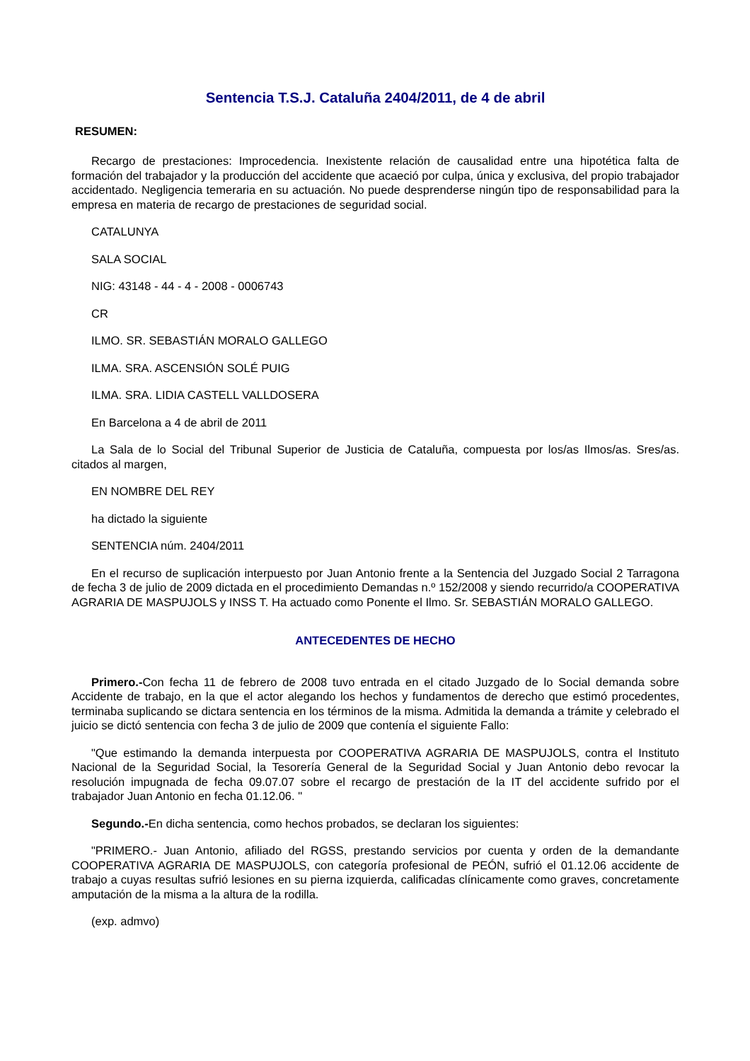Sentencia T.S.J. Cataluña 2404/2011, de 4 de abril
RESUMEN:
Recargo de prestaciones: Improcedencia. Inexistente relación de causalidad entre una hipotética falta de formación del trabajador y la producción del accidente que acaeció por culpa, única y exclusiva, del propio trabajador accidentado. Negligencia temeraria en su actuación. No puede desprenderse ningún tipo de responsabilidad para la empresa en materia de recargo de prestaciones de seguridad social.
CATALUNYA
SALA SOCIAL
NIG: 43148 - 44 - 4 - 2008 - 0006743
CR
ILMO. SR. SEBASTIÁN MORALO GALLEGO
ILMA. SRA. ASCENSIÓN SOLÉ PUIG
ILMA. SRA. LIDIA CASTELL VALLDOSERA
En Barcelona a 4 de abril de 2011
La Sala de lo Social del Tribunal Superior de Justicia de Cataluña, compuesta por los/as Ilmos/as. Sres/as. citados al margen,
EN NOMBRE DEL REY
ha dictado la siguiente
SENTENCIA núm. 2404/2011
En el recurso de suplicación interpuesto por Juan Antonio frente a la Sentencia del Juzgado Social 2 Tarragona de fecha 3 de julio de 2009 dictada en el procedimiento Demandas n.º 152/2008 y siendo recurrido/a COOPERATIVA AGRARIA DE MASPUJOLS y INSS T. Ha actuado como Ponente el Ilmo. Sr. SEBASTIÁN MORALO GALLEGO.
ANTECEDENTES DE HECHO
Primero.-Con fecha 11 de febrero de 2008 tuvo entrada en el citado Juzgado de lo Social demanda sobre Accidente de trabajo, en la que el actor alegando los hechos y fundamentos de derecho que estimó procedentes, terminaba suplicando se dictara sentencia en los términos de la misma. Admitida la demanda a trámite y celebrado el juicio se dictó sentencia con fecha 3 de julio de 2009 que contenía el siguiente Fallo:
"Que estimando la demanda interpuesta por COOPERATIVA AGRARIA DE MASPUJOLS, contra el Instituto Nacional de la Seguridad Social, la Tesorería General de la Seguridad Social y Juan Antonio debo revocar la resolución impugnada de fecha 09.07.07 sobre el recargo de prestación de la IT del accidente sufrido por el trabajador Juan Antonio en fecha 01.12.06. "
Segundo.-En dicha sentencia, como hechos probados, se declaran los siguientes:
"PRIMERO.- Juan Antonio, afiliado del RGSS, prestando servicios por cuenta y orden de la demandante COOPERATIVA AGRARIA DE MASPUJOLS, con categoría profesional de PEÓN, sufrió el 01.12.06 accidente de trabajo a cuyas resultas sufrió lesiones en su pierna izquierda, calificadas clínicamente como graves, concretamente amputación de la misma a la altura de la rodilla.
(exp. admvo)